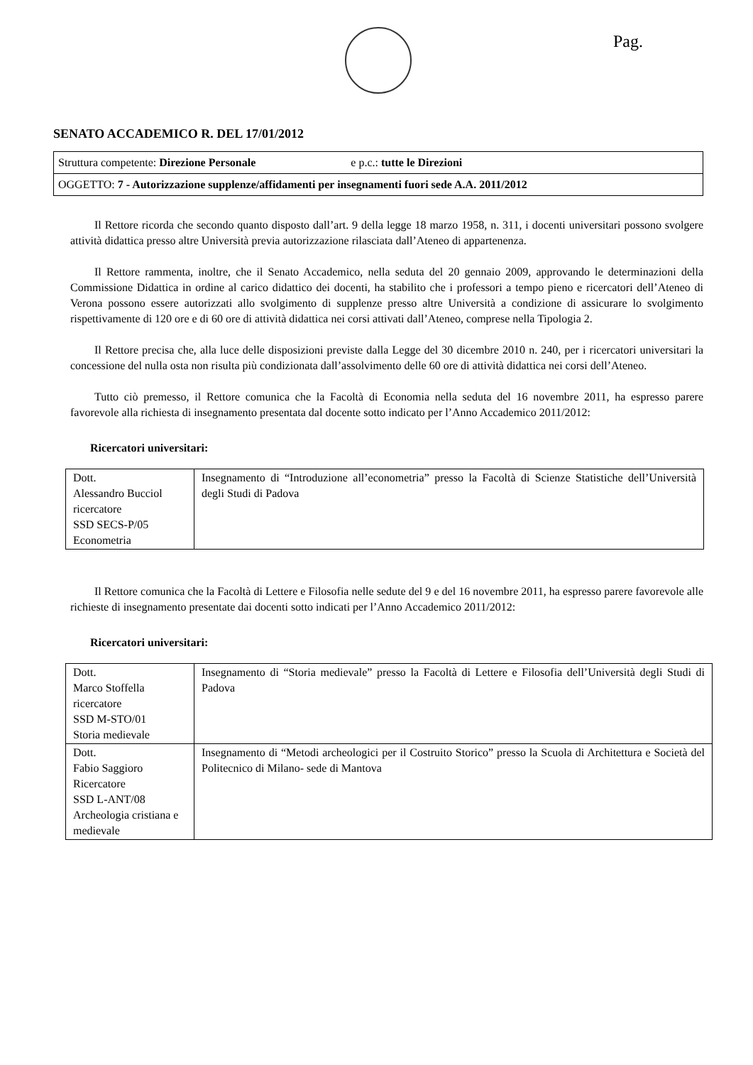Pag.
SENATO ACCADEMICO R. DEL 17/01/2012
Struttura competente: Direzione Personale e p.c.: tutte le Direzioni
OGGETTO: 7 - Autorizzazione supplenze/affidamenti per insegnamenti fuori sede A.A. 2011/2012
Il Rettore ricorda che secondo quanto disposto dall’art. 9 della legge 18 marzo 1958, n. 311, i docenti universitari possono svolgere attività didattica presso altre Università previa autorizzazione rilasciata dall’Ateneo di appartenenza.
Il Rettore rammenta, inoltre, che il Senato Accademico, nella seduta del 20 gennaio 2009, approvando le determinazioni della Commissione Didattica in ordine al carico didattico dei docenti, ha stabilito che i professori a tempo pieno e ricercatori dell’Ateneo di Verona possono essere autorizzati allo svolgimento di supplenze presso altre Università a condizione di assicurare lo svolgimento rispettivamente di 120 ore e di 60 ore di attività didattica nei corsi attivati dall’Ateneo, comprese nella Tipologia 2.
Il Rettore precisa che, alla luce delle disposizioni previste dalla Legge del 30 dicembre 2010 n. 240, per i ricercatori universitari la concessione del nulla osta non risulta più condizionata dall’assolvimento delle 60 ore di attività didattica nei corsi dell’Ateneo.
Tutto ciò premesso, il Rettore comunica che la Facoltà di Economia nella seduta del 16 novembre 2011, ha espresso parere favorevole alla richiesta di insegnamento presentata dal docente sotto indicato per l’Anno Accademico 2011/2012:
Ricercatori universitari:
| Dott. Alessandro Bucciol ricercatore SSD SECS-P/05 Econometria | Insegnamento di “Introduzione all’econometria” presso la Facoltà di Scienze Statistiche dell’Università degli Studi di Padova |
Il Rettore comunica che la Facoltà di Lettere e Filosofia nelle sedute del 9 e del 16 novembre 2011, ha espresso parere favorevole alle richieste di insegnamento presentate dai docenti sotto indicati per l’Anno Accademico 2011/2012:
Ricercatori universitari:
| Dott. Marco Stoffella ricercatore SSD M-STO/01 Storia medievale | Insegnamento di “Storia medievale” presso la Facoltà di Lettere e Filosofia dell’Università degli Studi di Padova |
| Dott. Fabio Saggioro Ricercatore SSD L-ANT/08 Archeologia cristiana e medievale | Insegnamento di “Metodi archeologici per il Costruito Storico” presso la Scuola di Architettura e Società del Politecnico di Milano- sede di Mantova |